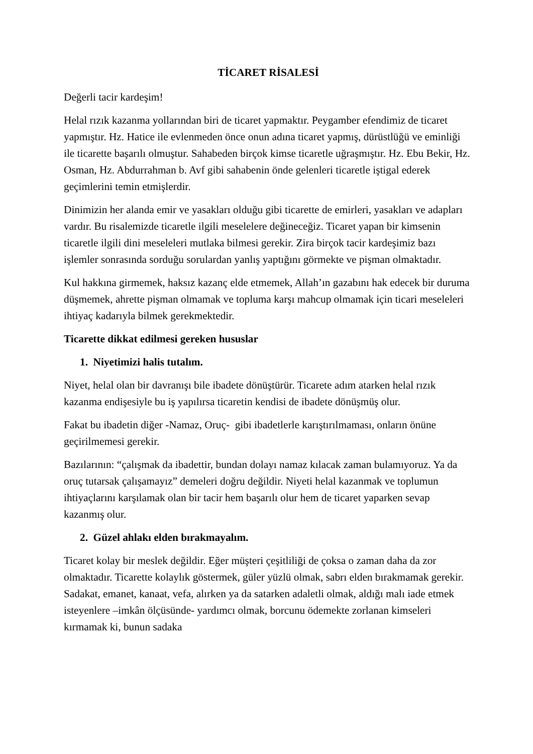TİCARET RİSALESİ
Değerli tacir kardeşim!
Helal rızık kazanma yollarından biri de ticaret yapmaktır. Peygamber efendimiz de ticaret yapmıştır. Hz. Hatice ile evlenmeden önce onun adına ticaret yapmış, dürüstlüğü ve eminliği ile ticarette başarılı olmuştur. Sahabeden birçok kimse ticaretle uğraşmıştır. Hz. Ebu Bekir, Hz. Osman, Hz. Abdurrahman b. Avf gibi sahabenin önde gelenleri ticaretle iştigal ederek geçimlerini temin etmişlerdir.
Dinimizin her alanda emir ve yasakları olduğu gibi ticarette de emirleri, yasakları ve adapları vardır. Bu risalemizde ticaretle ilgili meselelere değineceğiz. Ticaret yapan bir kimsenin ticaretle ilgili dini meseleleri mutlaka bilmesi gerekir. Zira birçok tacir kardeşimiz bazı işlemler sonrasında sorduğu sorulardan yanlış yaptığını görmekte ve pişman olmaktadır.
Kul hakkına girmemek, haksız kazanç elde etmemek, Allah’ın gazabını hak edecek bir duruma düşmemek, ahrette pişman olmamak ve topluma karşı mahcup olmamak için ticari meseleleri ihtiyaç kadarıyla bilmek gerekmektedir.
Ticarette dikkat edilmesi gereken hususlar
1. Niyetimizi halis tutalım.
Niyet, helal olan bir davranışı bile ibadete dönüştürür. Ticarete adım atarken helal rızık kazanma endişesiyle bu iş yapılırsa ticaretin kendisi de ibadete dönüşmüş olur.
Fakat bu ibadetin diğer -Namaz, Oruç- gibi ibadetlerle karıştırılmaması, onların önüne geçirilmemesi gerekir.
Bazılarının: “çalışmak da ibadettir, bundan dolayı namaz kılacak zaman bulamıyoruz. Ya da oruç tutarsak çalışamayız” demeleri doğru değildir. Niyeti helal kazanmak ve toplumun ihtiyaçlarını karşılamak olan bir tacir hem başarılı olur hem de ticaret yaparken sevap kazanmış olur.
2. Güzel ahlakı elden bırakmayalım.
Ticaret kolay bir meslek değildir. Eğer müşteri çeşitliliği de çoksa o zaman daha da zor olmaktadır. Ticarette kolaylık göstermek, güler yüzlü olmak, sabrı elden bırakmamak gerekir. Sadakat, emanet, kanaat, vefa, alırken ya da satarken adaletli olmak, aldığı malı iade etmek isteyenlere –imkân ölçüsünde- yardımcı olmak, borcunu ödemekte zorlanan kimseleri kırmamak ki, bunun sadaka